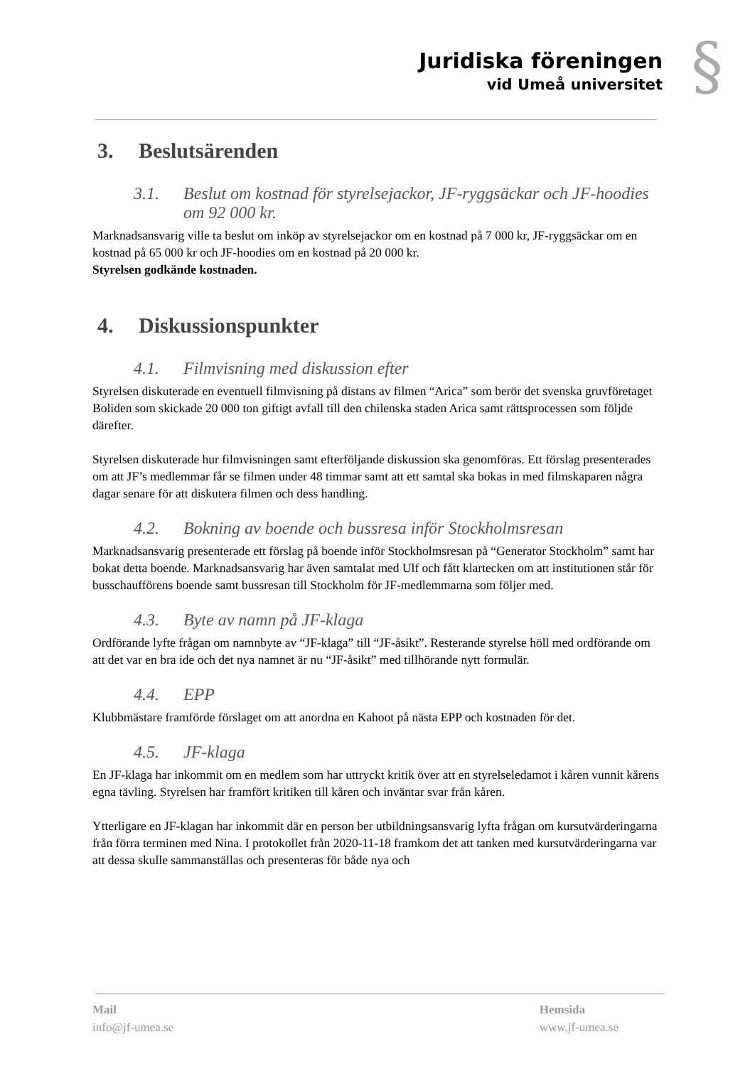Juridiska föreningen
vid Umeå universitet
§
3. Beslutsärenden
3.1. Beslut om kostnad för styrelsejackor, JF-ryggsäckar och JF-hoodies om 92 000 kr.
Marknadsansvarig ville ta beslut om inköp av styrelsejackor om en kostnad på 7 000 kr, JF-ryggsäckar om en kostnad på 65 000 kr och JF-hoodies om en kostnad på 20 000 kr.
Styrelsen godkände kostnaden.
4. Diskussionspunkter
4.1. Filmvisning med diskussion efter
Styrelsen diskuterade en eventuell filmvisning på distans av filmen “Arica” som berör det svenska gruvföretaget Boliden som skickade 20 000 ton giftigt avfall till den chilenska staden Arica samt rättsprocessen som följde därefter.
Styrelsen diskuterade hur filmvisningen samt efterföljande diskussion ska genomföras. Ett förslag presenterades om att JF’s medlemmar får se filmen under 48 timmar samt att ett samtal ska bokas in med filmskaparen några dagar senare för att diskutera filmen och dess handling.
4.2. Bokning av boende och bussresa inför Stockholmsresan
Marknadsansvarig presenterade ett förslag på boende inför Stockholmsresan på “Generator Stockholm” samt har bokat detta boende. Marknadsansvarig har även samtalat med Ulf och fått klartecken om att institutionen står för busschaufförens boende samt bussresan till Stockholm för JF-medlemmarna som följer med.
4.3. Byte av namn på JF-klaga
Ordförande lyfte frågan om namnbyte av “JF-klaga” till “JF-åsikt”. Resterande styrelse höll med ordförande om att det var en bra ide och det nya namnet är nu “JF-åsikt” med tillhörande nytt formulär.
4.4. EPP
Klubbmästare framförde förslaget om att anordna en Kahoot på nästa EPP och kostnaden för det.
4.5. JF-klaga
En JF-klaga har inkommit om en medlem som har uttryckt kritik över att en styrelseledamot i kåren vunnit kårens egna tävling. Styrelsen har framfört kritiken till kåren och inväntar svar från kåren.
Ytterligare en JF-klagan har inkommit där en person ber utbildningsansvarig lyfta frågan om kursutvärderingarna från förra terminen med Nina. I protokollet från 2020-11-18 framkom det att tanken med kursutvärderingarna var att dessa skulle sammanställas och presenteras för både nya och
Mail
info@jf-umea.se
Hemsida
www.jf-umea.se